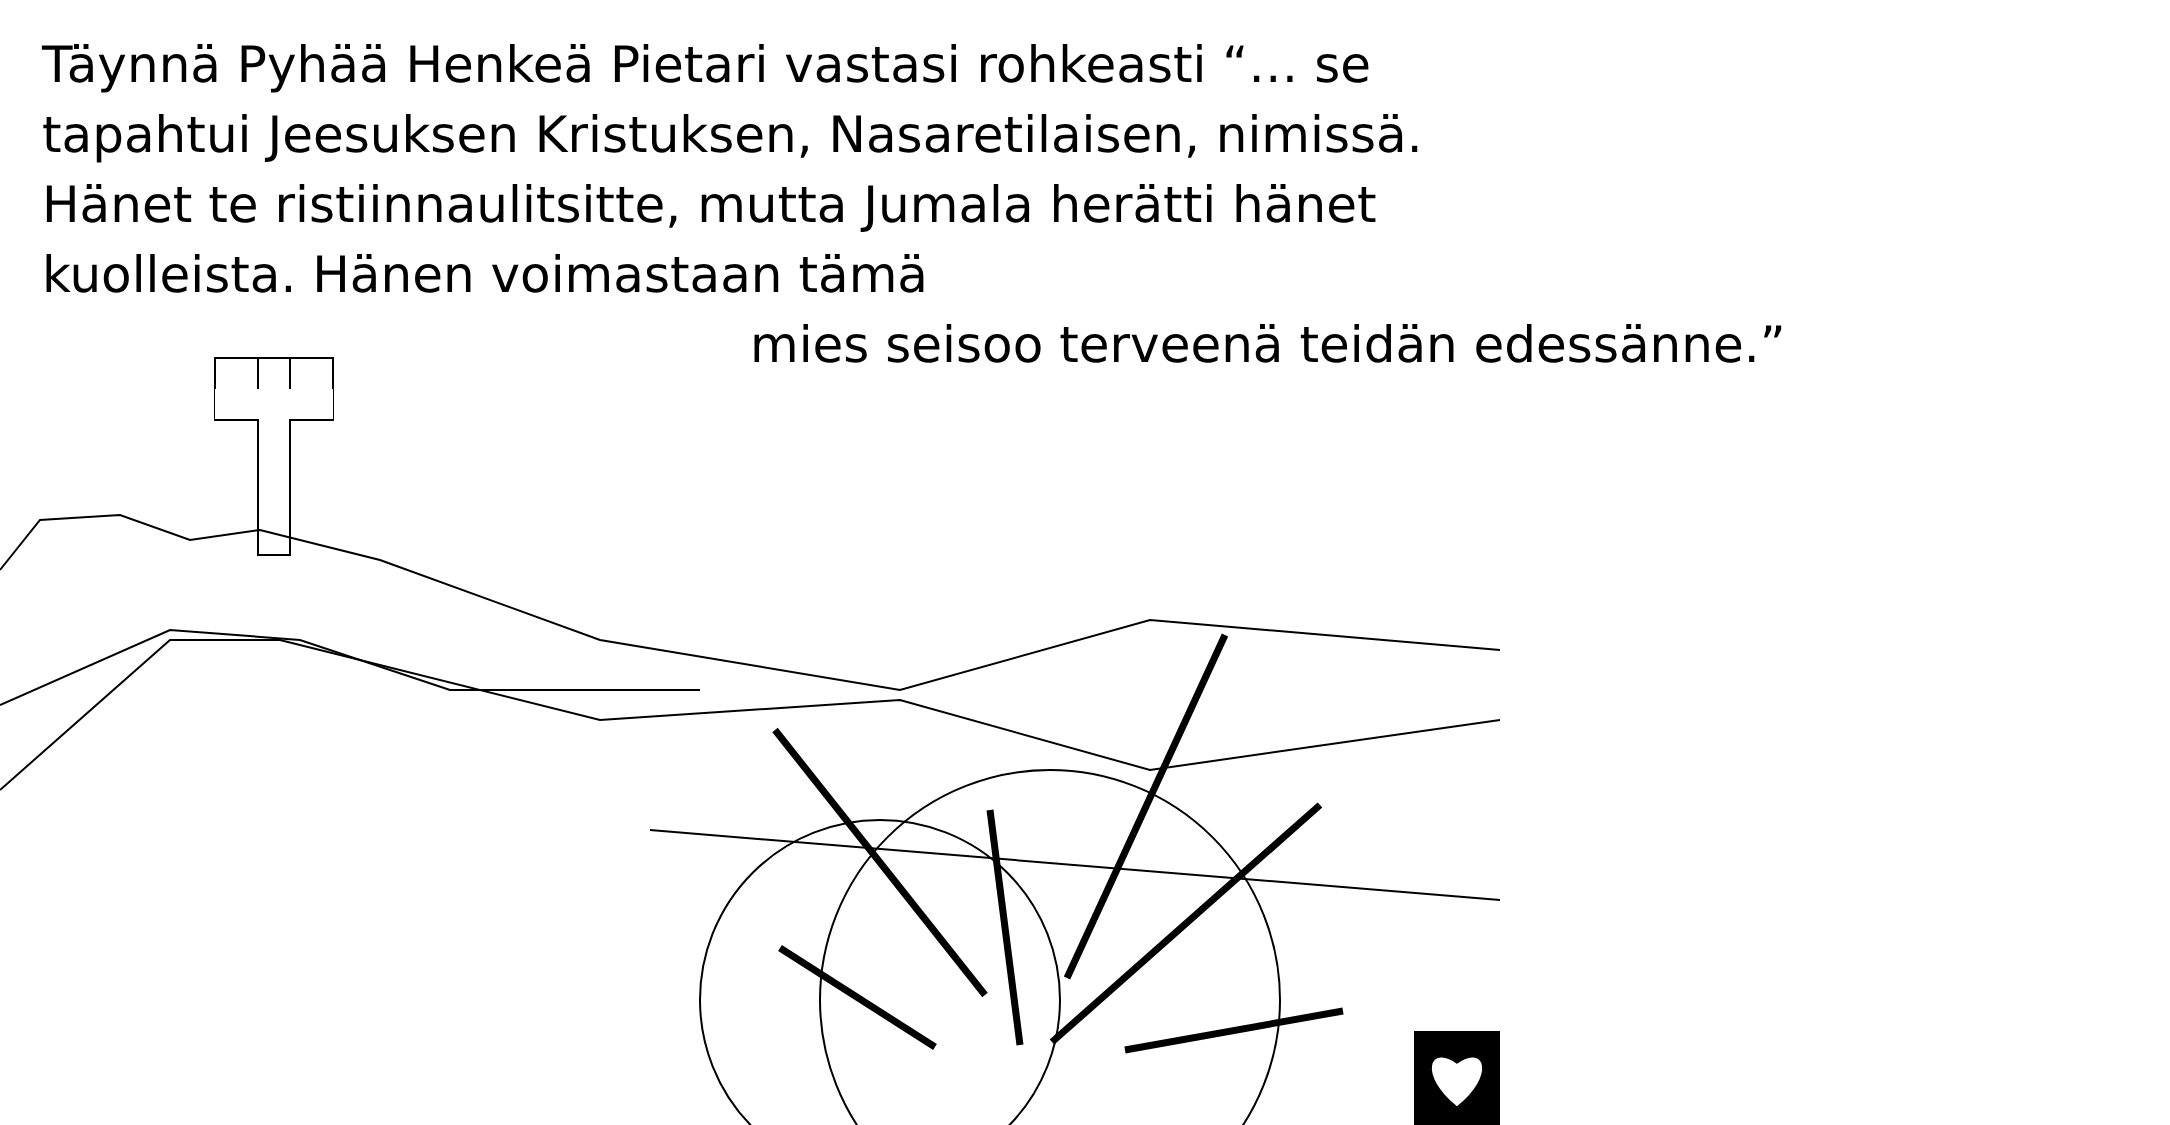Täynnä Pyhää Henkeä Pietari vastasi rohkeasti “… se tapahtui Jeesuksen Kristuksen, Nasaretilaisen, nimissä. Hänet te ristiinnaulitsitte, mutta Jumala herätti hänet kuolleista. Hänen voimastaan tämä
mies seisoo terveenä teidän edessänne.”